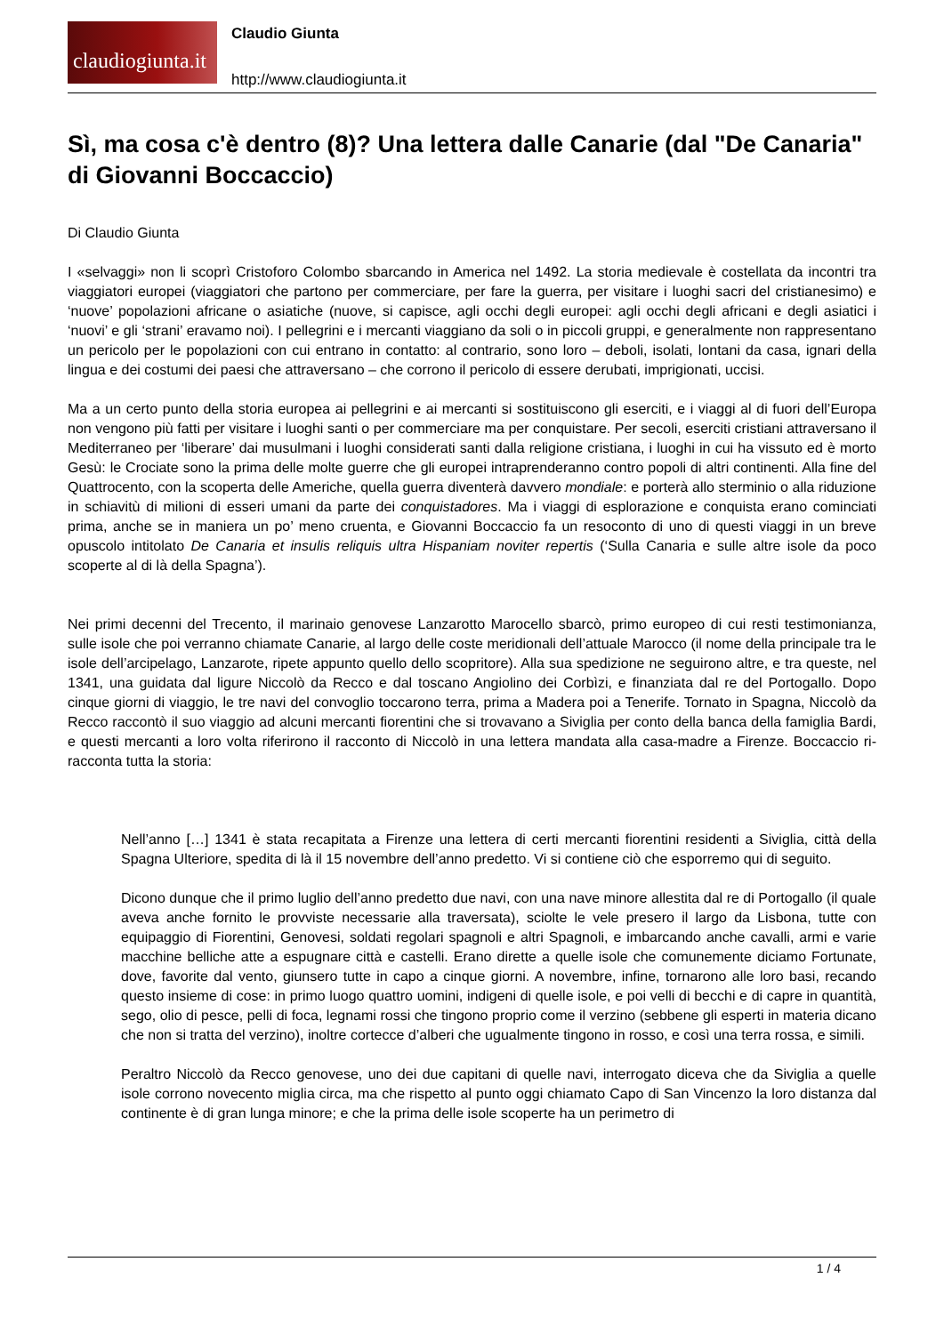claudiogiunta.it
Claudio Giunta
http://www.claudiogiunta.it
Sì, ma cosa c'è dentro (8)? Una lettera dalle Canarie (dal "De Canaria" di Giovanni Boccaccio)
Di Claudio Giunta
I «selvaggi» non li scoprì Cristoforo Colombo sbarcando in America nel 1492. La storia medievale è costellata da incontri tra viaggiatori europei (viaggiatori che partono per commerciare, per fare la guerra, per visitare i luoghi sacri del cristianesimo) e ‘nuove’ popolazioni africane o asiatiche (nuove, si capisce, agli occhi degli europei: agli occhi degli africani e degli asiatici i ‘nuovi’ e gli ‘strani’ eravamo noi). I pellegrini e i mercanti viaggiano da soli o in piccoli gruppi, e generalmente non rappresentano un pericolo per le popolazioni con cui entrano in contatto: al contrario, sono loro – deboli, isolati, lontani da casa, ignari della lingua e dei costumi dei paesi che attraversano – che corrono il pericolo di essere derubati, imprigionati, uccisi.
Ma a un certo punto della storia europea ai pellegrini e ai mercanti si sostituiscono gli eserciti, e i viaggi al di fuori dell’Europa non vengono più fatti per visitare i luoghi santi o per commerciare ma per conquistare. Per secoli, eserciti cristiani attraversano il Mediterraneo per ‘liberare’ dai musulmani i luoghi considerati santi dalla religione cristiana, i luoghi in cui ha vissuto ed è morto Gesù: le Crociate sono la prima delle molte guerre che gli europei intraprenderanno contro popoli di altri continenti. Alla fine del Quattrocento, con la scoperta delle Americhe, quella guerra diventerà davvero mondiale: e porterà allo sterminio o alla riduzione in schiavitù di milioni di esseri umani da parte dei conquistadores. Ma i viaggi di esplorazione e conquista erano cominciati prima, anche se in maniera un po’ meno cruenta, e Giovanni Boccaccio fa un resoconto di uno di questi viaggi in un breve opuscolo intitolato De Canaria et insulis reliquis ultra Hispaniam noviter repertis (‘Sulla Canaria e sulle altre isole da poco scoperte al di là della Spagna’).
Nei primi decenni del Trecento, il marinaio genovese Lanzarotto Marocello sbarcò, primo europeo di cui resti testimonianza, sulle isole che poi verranno chiamate Canarie, al largo delle coste meridionali dell’attuale Marocco (il nome della principale tra le isole dell’arcipelago, Lanzarote, ripete appunto quello dello scopritore). Alla sua spedizione ne seguirono altre, e tra queste, nel 1341, una guidata dal ligure Niccolò da Recco e dal toscano Angiolino dei Corbìzi, e finanziata dal re del Portogallo. Dopo cinque giorni di viaggio, le tre navi del convoglio toccarono terra, prima a Madera poi a Tenerife. Tornato in Spagna, Niccolò da Recco raccontò il suo viaggio ad alcuni mercanti fiorentini che si trovavano a Siviglia per conto della banca della famiglia Bardi, e questi mercanti a loro volta riferirono il racconto di Niccolò in una lettera mandata alla casa-madre a Firenze. Boccaccio ri-racconta tutta la storia:
Nell’anno […] 1341 è stata recapitata a Firenze una lettera di certi mercanti fiorentini residenti a Siviglia, città della Spagna Ulteriore, spedita di là il 15 novembre dell’anno predetto. Vi si contiene ciò che esporremo qui di seguito.
Dicono dunque che il primo luglio dell’anno predetto due navi, con una nave minore allestita dal re di Portogallo (il quale aveva anche fornito le provviste necessarie alla traversata), sciolte le vele presero il largo da Lisbona, tutte con equipaggio di Fiorentini, Genovesi, soldati regolari spagnoli e altri Spagnoli, e imbarcando anche cavalli, armi e varie macchine belliche atte a espugnare città e castelli. Erano dirette a quelle isole che comunemente diciamo Fortunate, dove, favorite dal vento, giunsero tutte in capo a cinque giorni. A novembre, infine, tornarono alle loro basi, recando questo insieme di cose: in primo luogo quattro uomini, indigeni di quelle isole, e poi velli di becchi e di capre in quantità, sego, olio di pesce, pelli di foca, legnami rossi che tingono proprio come il verzino (sebbene gli esperti in materia dicano che non si tratta del verzino), inoltre cortecce d’alberi che ugualmente tingono in rosso, e così una terra rossa, e simili.
Peraltro Niccolò da Recco genovese, uno dei due capitani di quelle navi, interrogato diceva che da Siviglia a quelle isole corrono novecento miglia circa, ma che rispetto al punto oggi chiamato Capo di San Vincenzo la loro distanza dal continente è di gran lunga minore; e che la prima delle isole scoperte ha un perimetro di
1 / 4